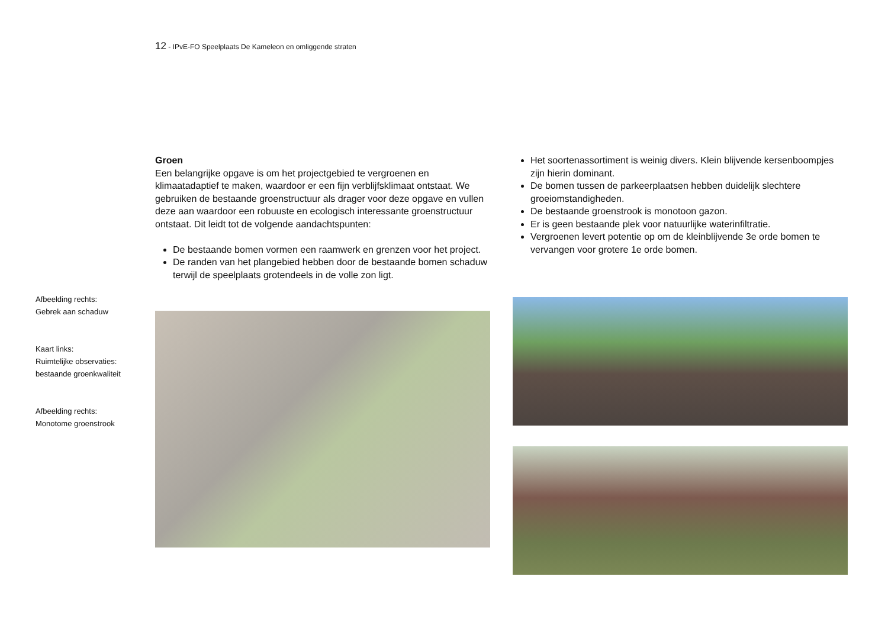12 - IPvE-FO Speelplaats De Kameleon en omliggende straten
Afbeelding rechts:
Gebrek aan schaduw
Kaart links:
Ruimtelijke observaties:
bestaande groenkwaliteit
Afbeelding rechts:
Monotome groenstrook
Groen
Een belangrijke opgave is om het projectgebied te vergroenen en klimaatadaptief te maken, waardoor er een fijn verblijfsklimaat ontstaat. We gebruiken de bestaande groenstructuur als drager voor deze opgave en vullen deze aan waardoor een robuuste en ecologisch interessante groenstructuur ontstaat. Dit leidt tot de volgende aandachtspunten:
De bestaande bomen vormen een raamwerk en grenzen voor het project.
De randen van het plangebied hebben door de bestaande bomen schaduw terwijl de speelplaats grotendeels in de volle zon ligt.
Het soortenassortiment is weinig divers. Klein blijvende kersenboompjes zijn hierin dominant.
De bomen tussen de parkeerplaatsen hebben duidelijk slechtere groeiomstandigheden.
De bestaande groenstrook is monotoon gazon.
Er is geen bestaande plek voor natuurlijke waterinfiltratie.
Vergroenen levert potentie op om de kleinblijvende 3e orde bomen te vervangen voor grotere 1e orde bomen.